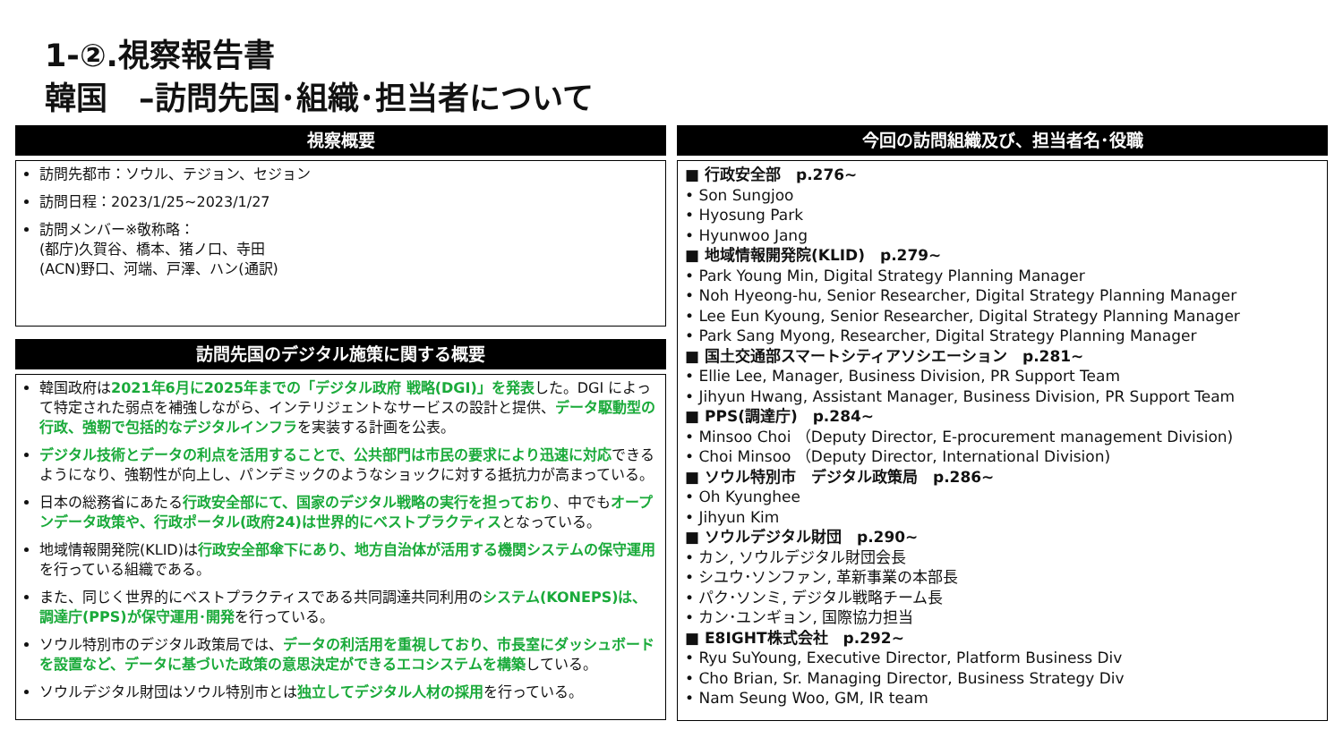1-②.視察報告書
韓国　–訪問先国･組織･担当者について
視察概要
訪問先都市：ソウル、テジョン、セジョン
訪問日程：2023/1/25~2023/1/27
訪問メンバー※敬称略：
(都庁)久賀谷、橋本、猪ノ口、寺田
(ACN)野口、河端、戸澤、ハン(通訳)
訪問先国のデジタル施策に関する概要
韓国政府は2021年6月に2025年までの「デジタル政府 戦略(DGI)」を発表した。DGI によって特定された弱点を補強しながら、インテリジェントなサービスの設計と提供、データ駆動型の行政、強靭で包括的なデジタルインフラを実装する計画を公表。
デジタル技術とデータの利点を活用することで、公共部門は市民の要求により迅速に対応できるようになり、強靭性が向上し、パンデミックのようなショックに対する抵抗力が高まっている。
日本の総務省にあたる行政安全部にて、国家のデジタル戦略の実行を担っており、中でもオープンデータ政策や、行政ポータル(政府24)は世界的にベストプラクティスとなっている。
地域情報開発院(KLID)は行政安全部傘下にあり、地方自治体が活用する機関システムの保守運用を行っている組織である。
また、同じく世界的にベストプラクティスである共同調達共同利用のシステム(KONEPS)は、調達庁(PPS)が保守運用･開発を行っている。
ソウル特別市のデジタル政策局では、データの利活用を重視しており、市長室にダッシュボードを設置など、データに基づいた政策の意思決定ができるエコシステムを構築している。
ソウルデジタル財団はソウル特別市とは独立してデジタル人材の採用を行っている。
今回の訪問組織及び、担当者名･役職
■ 行政安全部　p.276~
• Son Sungjoo
• Hyosung Park
• Hyunwoo Jang
■ 地域情報開発院(KLID)　p.279~
• Park Young Min, Digital Strategy Planning Manager
• Noh Hyeong-hu, Senior Researcher, Digital Strategy Planning Manager
• Lee Eun Kyoung, Senior Researcher, Digital Strategy Planning Manager
• Park Sang Myong, Researcher, Digital Strategy Planning Manager
■ 国土交通部スマートシティアソシエーション　p.281~
• Ellie Lee, Manager, Business Division, PR Support Team
• Jihyun Hwang, Assistant Manager, Business Division, PR Support Team
■ PPS(調達庁)　p.284~
• Minsoo Choi （Deputy Director, E-procurement management Division)
• Choi Minsoo （Deputy Director, International Division)
■ ソウル特別市　デジタル政策局　p.286~
• Oh Kyunghee
• Jihyun Kim
■ ソウルデジタル財団　p.290~
• カン, ソウルデジタル財団会長
• シユウ･ソンファン, 革新事業の本部長
• パク･ソンミ, デジタル戦略チーム長
• カン･ユンギョン, 国際協力担当
■ E8IGHT株式会社　p.292~
• Ryu SuYoung, Executive Director, Platform Business Div
• Cho Brian, Sr. Managing Director, Business Strategy Div
• Nam Seung Woo, GM, IR team